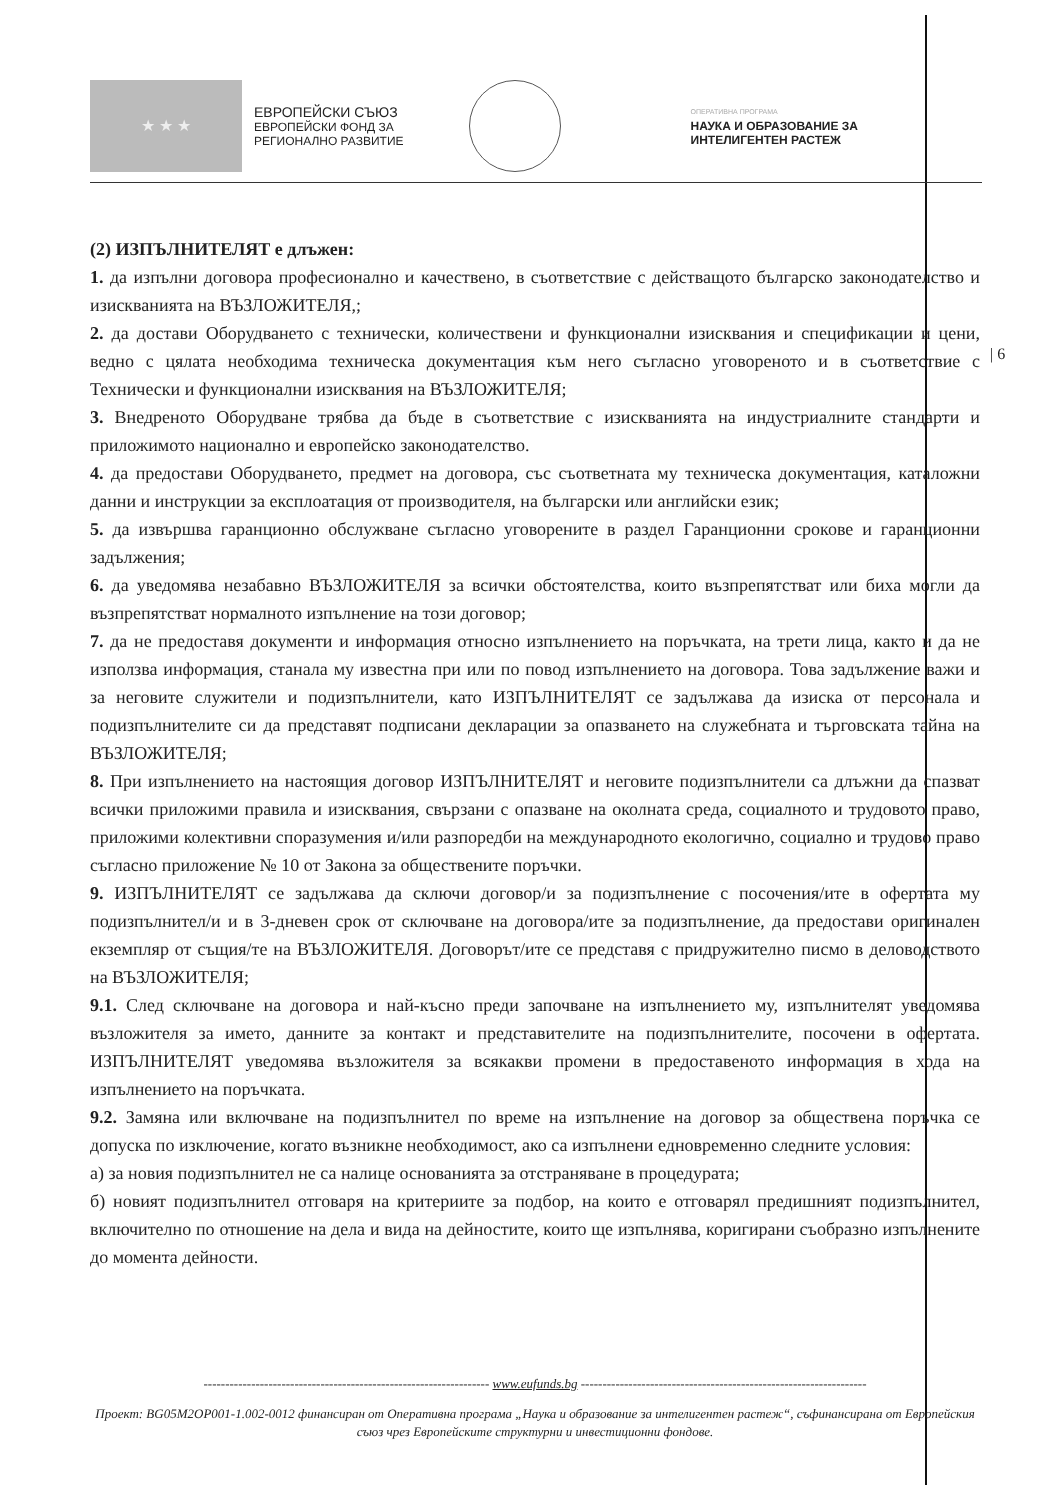★ ★ ★
ЕВРОПЕЙСКИ СЪЮЗ
ЕВРОПЕЙСКИ ФОНД ЗА
РЕГИОНАЛНО РАЗВИТИЕ
ОПЕРАТИВНА ПРОГРАМА
НАУКА И ОБРАЗОВАНИЕ ЗА
ИНТЕЛИГЕНТЕН РАСТЕЖ
| 6
(2) ИЗПЪЛНИТЕЛЯТ е длъжен:
1. да изпълни договора професионално и качествено, в съответствие с действащото българско законодателство и изискванията на ВЪЗЛОЖИТЕЛЯ,;
2. да достави Оборудването с технически, количествени и функционални изисквания и спецификации и цени, ведно с цялата необходима техническа документация към него съгласно уговореното и в съответствие с Технически и функционални изисквания на ВЪЗЛОЖИТЕЛЯ;
3. Внедреното Оборудване трябва да бъде в съответствие с изискванията на индустриалните стандарти и приложимото национално и европейско законодателство.
4. да предостави Оборудването, предмет на договора, със съответната му техническа документация, каталожни данни и инструкции за експлоатация от производителя, на български или английски език;
5. да извършва гаранционно обслужване съгласно уговорените в раздел Гаранционни срокове и гаранционни задължения;
6. да уведомява незабавно ВЪЗЛОЖИТЕЛЯ за всички обстоятелства, които възпрепятстват или биха могли да възпрепятстват нормалното изпълнение на този договор;
7. да не предоставя документи и информация относно изпълнението на поръчката, на трети лица, както и да не използва информация, станала му известна при или по повод изпълнението на договора. Това задължение важи и за неговите служители и подизпълнители, като ИЗПЪЛНИТЕЛЯТ се задължава да изиска от персонала и подизпълнителите си да представят подписани декларации за опазването на служебната и търговската тайна на ВЪЗЛОЖИТЕЛЯ;
8. При изпълнението на настоящия договор ИЗПЪЛНИТЕЛЯТ и неговите подизпълнители са длъжни да спазват всички приложими правила и изисквания, свързани с опазване на околната среда, социалното и трудовото право, приложими колективни споразумения и/или разпоредби на международното екологично, социално и трудово право съгласно приложение № 10 от Закона за обществените поръчки.
9. ИЗПЪЛНИТЕЛЯТ се задължава да сключи договор/и за подизпълнение с посочения/ите в офертата му подизпълнител/и и в 3-дневен срок от сключване на договора/ите за подизпълнение, да предостави оригинален екземпляр от същия/те на ВЪЗЛОЖИТЕЛЯ. Договорът/ите се представя с придружително писмо в деловодството на ВЪЗЛОЖИТЕЛЯ;
9.1. След сключване на договора и най-късно преди започване на изпълнението му, изпълнителят уведомява възложителя за името, данните за контакт и представителите на подизпълнителите, посочени в офертата. ИЗПЪЛНИТЕЛЯТ уведомява възложителя за всякакви промени в предоставеното информация в хода на изпълнението на поръчката.
9.2. Замяна или включване на подизпълнител по време на изпълнение на договор за обществена поръчка се допуска по изключение, когато възникне необходимост, ако са изпълнени едновременно следните условия:
а) за новия подизпълнител не са налице основанията за отстраняване в процедурата;
б) новият подизпълнител отговаря на критериите за подбор, на които е отговарял предишният подизпълнител, включително по отношение на дела и вида на дейностите, които ще изпълнява, коригирани съобразно изпълнените до момента дейности.
------------------------------------------------------------------ www.eufunds.bg ------------------------------------------------------------------
Проект: BG05M2OP001-1.002-0012 финансиран от Оперативна програма „Наука и образование за интелигентен растеж“, съфинансирана от Европейския съюз чрез Европейските структурни и инвестиционни фондове.